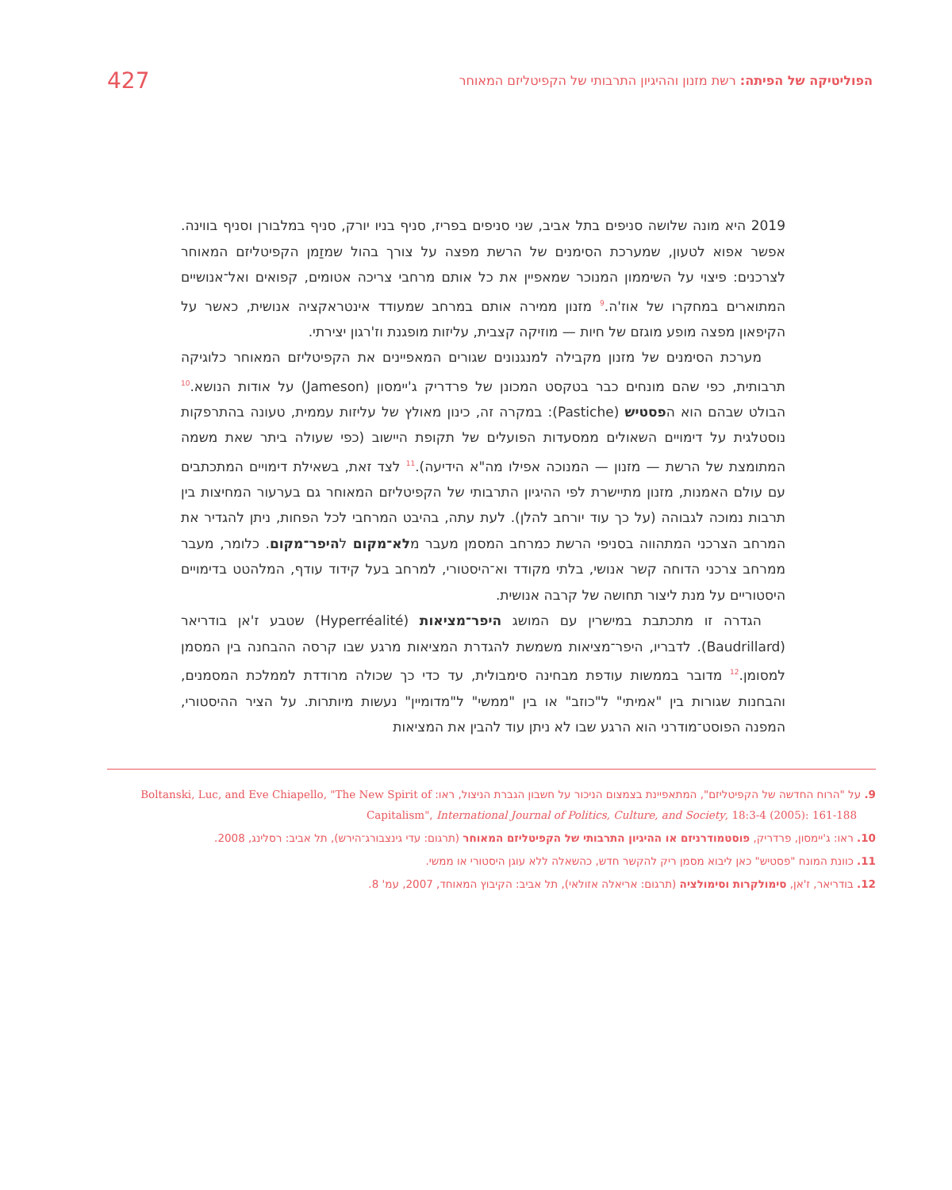הפוליטיקה של הפיתה: רשת מזנון וההיגיון התרבותי של הקפיטליזם המאוחר
427
2019 היא מונה שלושה סניפים בתל אביב, שני סניפים בפריז, סניף בניו יורק, סניף במלבורן וסניף בווינה. אפשר אפוא לטעון, שמערכת הסימנים של הרשת מפצה על צורך בהול שמזַמן הקפיטליזם המאוחר לצרכנים: פיצוי על השיממון המנוכר שמאפיין את כל אותם מרחבי צריכה אטומים, קפואים ואל־אנושיים המתוארים במחקרו של אוז'ה.<sup>9</sup> מזנון ממירה אותם במרחב שמעודד אינטראקציה אנושית, כאשר על הקיפאון מפצה מופע מוגזם של חיות — מוזיקה קצבית, עליזות מופגנת וז'רגון יצירתי.
מערכת הסימנים של מזנון מקבילה למנגנונים שגורים המאפיינים את הקפיטליזם המאוחר כלוגיקה תרבותית, כפי שהם מונחים כבר בטקסט המכונן של פרדריק ג'יימסון (Jameson) על אודות הנושא.<sup>10</sup> הבולט שבהם הוא הפסטיש (Pastiche): במקרה זה, כינון מאולץ של עליזות עממית, טעונה בהתרפקות נוסטלגית על דימויים השאולים ממסעדות הפועלים של תקופת היישוב (כפי שעולה ביתר שאת משמה המתומצת של הרשת — מזנון — המנוכה אפילו מה"א הידיעה).<sup>11</sup> לצד זאת, בשאילת דימויים המתכתבים עם עולם האמנות, מזנון מתיישרת לפי ההיגיון התרבותי של הקפיטליזם המאוחר גם בערעור המחיצות בין תרבות נמוכה לגבוהה (על כך עוד יורחב להלן). לעת עתה, בהיבט המרחבי לכל הפחות, ניתן להגדיר את המרחב הצרכני המתהווה בסניפי הרשת כמרחב המסמן מעבר מלא־מקום להיפר־מקום. כלומר, מעבר ממרחב צרכני הדוחה קשר אנושי, בלתי מקודד וא־היסטורי, למרחב בעל קידוד עודף, המלהטט בדימויים היסטוריים על מנת ליצור תחושה של קרבה אנושית.
הגדרה זו מתכתבת במישרין עם המושג היפר־מציאות (Hyperréalité) שטבע ז'אן בודריאר (Baudrillard). לדבריו, היפר־מציאות משמשת להגדרת המציאות מרגע שבו קרסה ההבחנה בין המסמן למסומן.<sup>12</sup> מדובר בממשות עודפת מבחינה סימבולית, עד כדי כך שכולה מרודדת לממלכת המסמנים, והבחנות שגורות בין "אמיתי" ל"כוזב" או בין "ממשי" ל"מדומיין" נעשות מיותרות. על הציר ההיסטורי, המפנה הפוסט־מודרני הוא הרגע שבו לא ניתן עוד להבין את המציאות
9. על "הרוח החדשה של הקפיטליזם", המתאפיינת בצמצום הניכור על חשבון הגברת הניצול, ראו: Boltanski, Luc, and Eve Chiapello, "The New Spirit of Capitalism", International Journal of Politics, Culture, and Society, 18:3-4 (2005): 161-188
10. ראו: ג'יימסון, פרדריק, פוסטמודרניזם או ההיגיון התרבותי של הקפיטליזם המאוחר (תרגום: עדי גינצבורג־הירש), תל אביב: רסלינג, 2008.
11. כוונת המונח "פסטיש" כאן ליבוא מסמן ריק להקשר חדש, כהשאלה ללא עוגן היסטורי או ממשי.
12. בודריאר, ז'אן, סימולקרות וסימולציה (תרגום: אריאלה אזולאי), תל אביב: הקיבוץ המאוחד, 2007, עמ' 8.